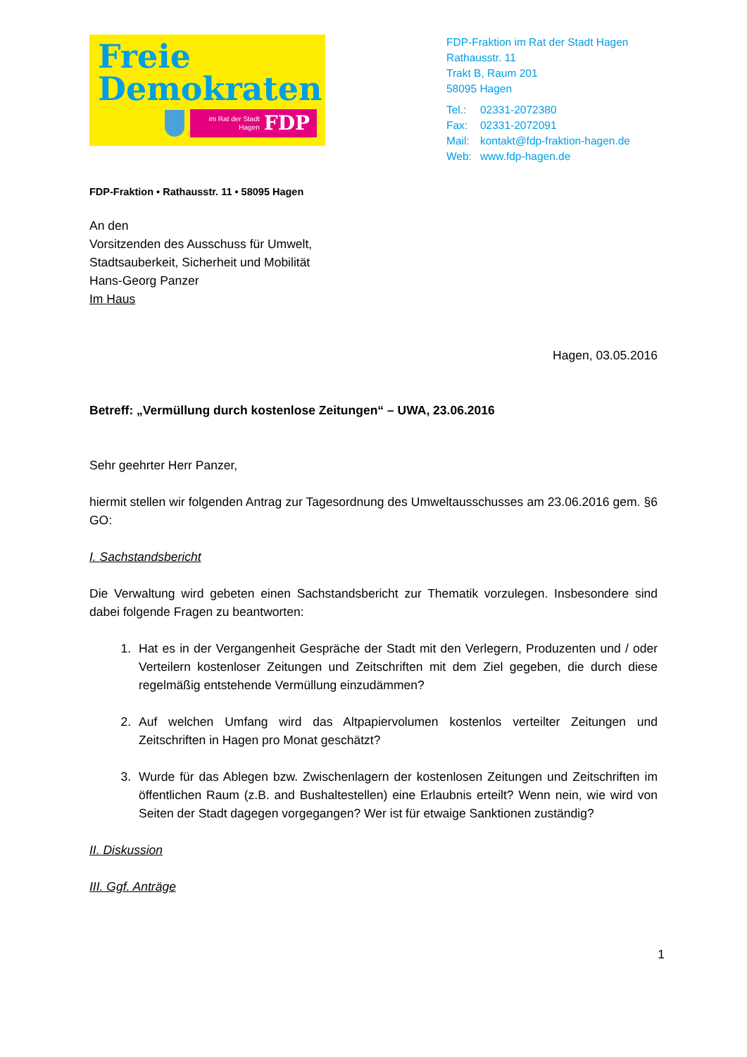Freie
Demokraten
im Rat der Stadt
Hagen FDP
FDP-Fraktion im Rat der Stadt Hagen
Rathausstr. 11
Trakt B, Raum 201
58095 Hagen
| Tel.: | 02331-2072380 |
| Fax: | 02331-2072091 |
| Mail: | kontakt@fdp-fraktion-hagen.de |
| Web: | www.fdp-hagen.de |
FDP-Fraktion • Rathausstr. 11 • 58095 Hagen
An den
Vorsitzenden des Ausschuss für Umwelt,
Stadtsauberkeit, Sicherheit und Mobilität
Hans-Georg Panzer
Im Haus
Hagen, 03.05.2016
Betreff: „Vermüllung durch kostenlose Zeitungen“ – UWA, 23.06.2016
Sehr geehrter Herr Panzer,
hiermit stellen wir folgenden Antrag zur Tagesordnung des Umweltausschusses am 23.06.2016 gem. §6 GO:
I. Sachstandsbericht
Die Verwaltung wird gebeten einen Sachstandsbericht zur Thematik vorzulegen. Insbesondere sind dabei folgende Fragen zu beantworten:
1. Hat es in der Vergangenheit Gespräche der Stadt mit den Verlegern, Produzenten und / oder Verteilern kostenloser Zeitungen und Zeitschriften mit dem Ziel gegeben, die durch diese regelmäßig entstehende Vermüllung einzudämmen?
2. Auf welchen Umfang wird das Altpapiervolumen kostenlos verteilter Zeitungen und Zeitschriften in Hagen pro Monat geschätzt?
3. Wurde für das Ablegen bzw. Zwischenlagern der kostenlosen Zeitungen und Zeitschriften im öffentlichen Raum (z.B. and Bushaltestellen) eine Erlaubnis erteilt? Wenn nein, wie wird von Seiten der Stadt dagegen vorgegangen? Wer ist für etwaige Sanktionen zuständig?
II. Diskussion
III. Ggf. Anträge
1